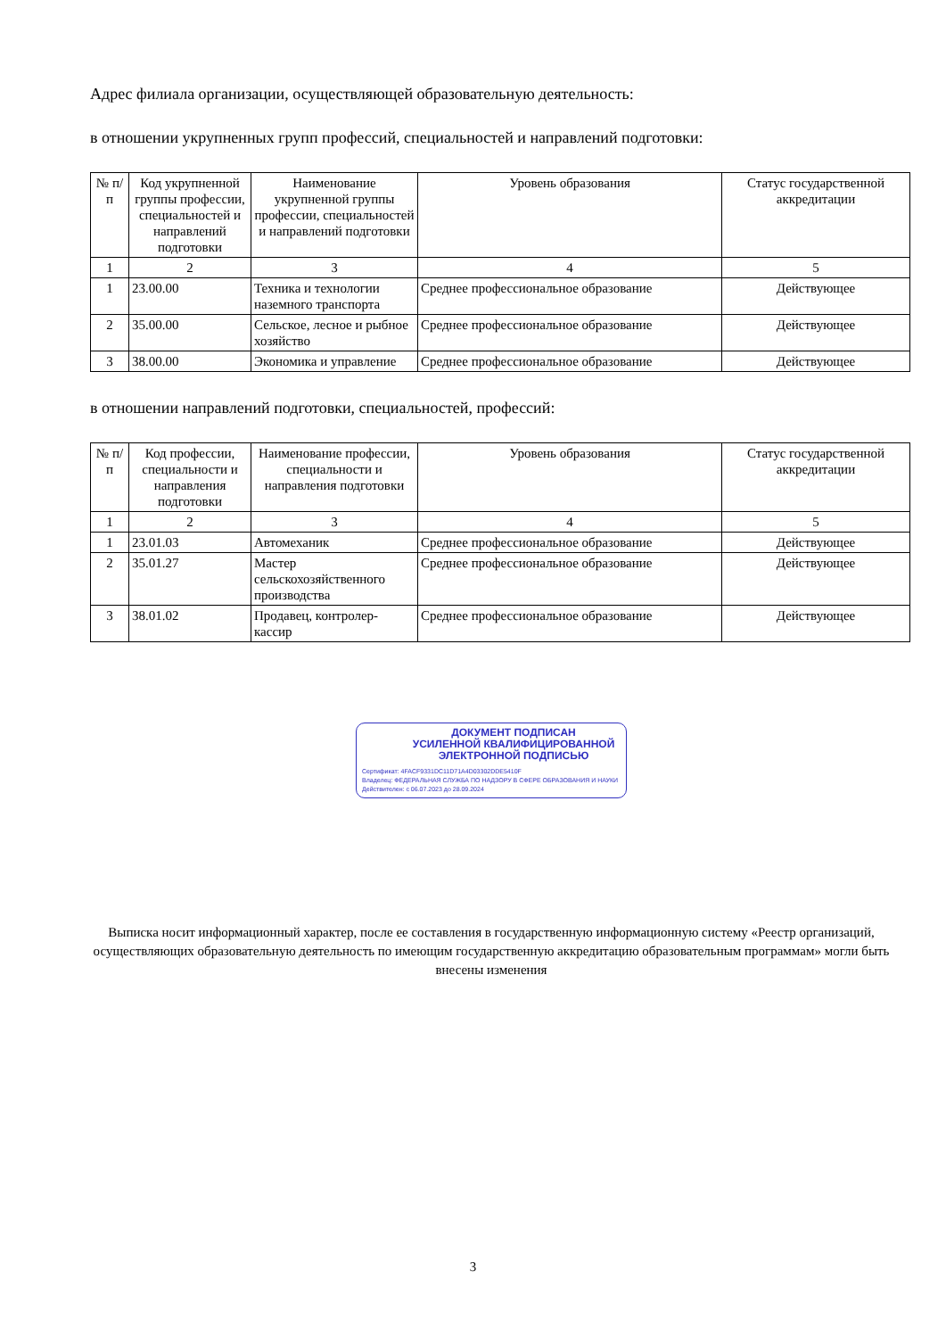Адрес филиала организации, осуществляющей образовательную деятельность:
в отношении укрупненных групп профессий, специальностей и направлений подготовки:
| № п/п | Код укрупненной группы профессии, специальностей и направлений подготовки | Наименование укрупненной группы профессии, специальностей и направлений подготовки | Уровень образования | Статус государственной аккредитации |
| --- | --- | --- | --- | --- |
| 1 | 2 | 3 | 4 | 5 |
| 1 | 23.00.00 | Техника и технологии наземного транспорта | Среднее профессиональное образование | Действующее |
| 2 | 35.00.00 | Сельское, лесное и рыбное хозяйство | Среднее профессиональное образование | Действующее |
| 3 | 38.00.00 | Экономика и управление | Среднее профессиональное образование | Действующее |
в отношении направлений подготовки, специальностей, профессий:
| № п/п | Код профессии, специальности и направления подготовки | Наименование профессии, специальности и направления подготовки | Уровень образования | Статус государственной аккредитации |
| --- | --- | --- | --- | --- |
| 1 | 2 | 3 | 4 | 5 |
| 1 | 23.01.03 | Автомеханик | Среднее профессиональное образование | Действующее |
| 2 | 35.01.27 | Мастер сельскохозяйственного производства | Среднее профессиональное образование | Действующее |
| 3 | 38.01.02 | Продавец, контролер-кассир | Среднее профессиональное образование | Действующее |
ДОКУМЕНТ ПОДПИСАН
УСИЛЕННОЙ КВАЛИФИЦИРОВАННОЙ
ЭЛЕКТРОННОЙ ПОДПИСЬЮ
Сертификат: 4FACF9331DC11D71A4D03302DDE5410F
Владелец: ФЕДЕРАЛЬНАЯ СЛУЖБА ПО НАДЗОРУ В СФЕРЕ ОБРАЗОВАНИЯ И НАУКИ
Действителен: с 06.07.2023 до 28.09.2024
Выписка носит информационный характер, после ее составления в государственную информационную систему «Реестр организаций, осуществляющих образовательную деятельность по имеющим государственную аккредитацию образовательным программам» могли быть внесены изменения
3